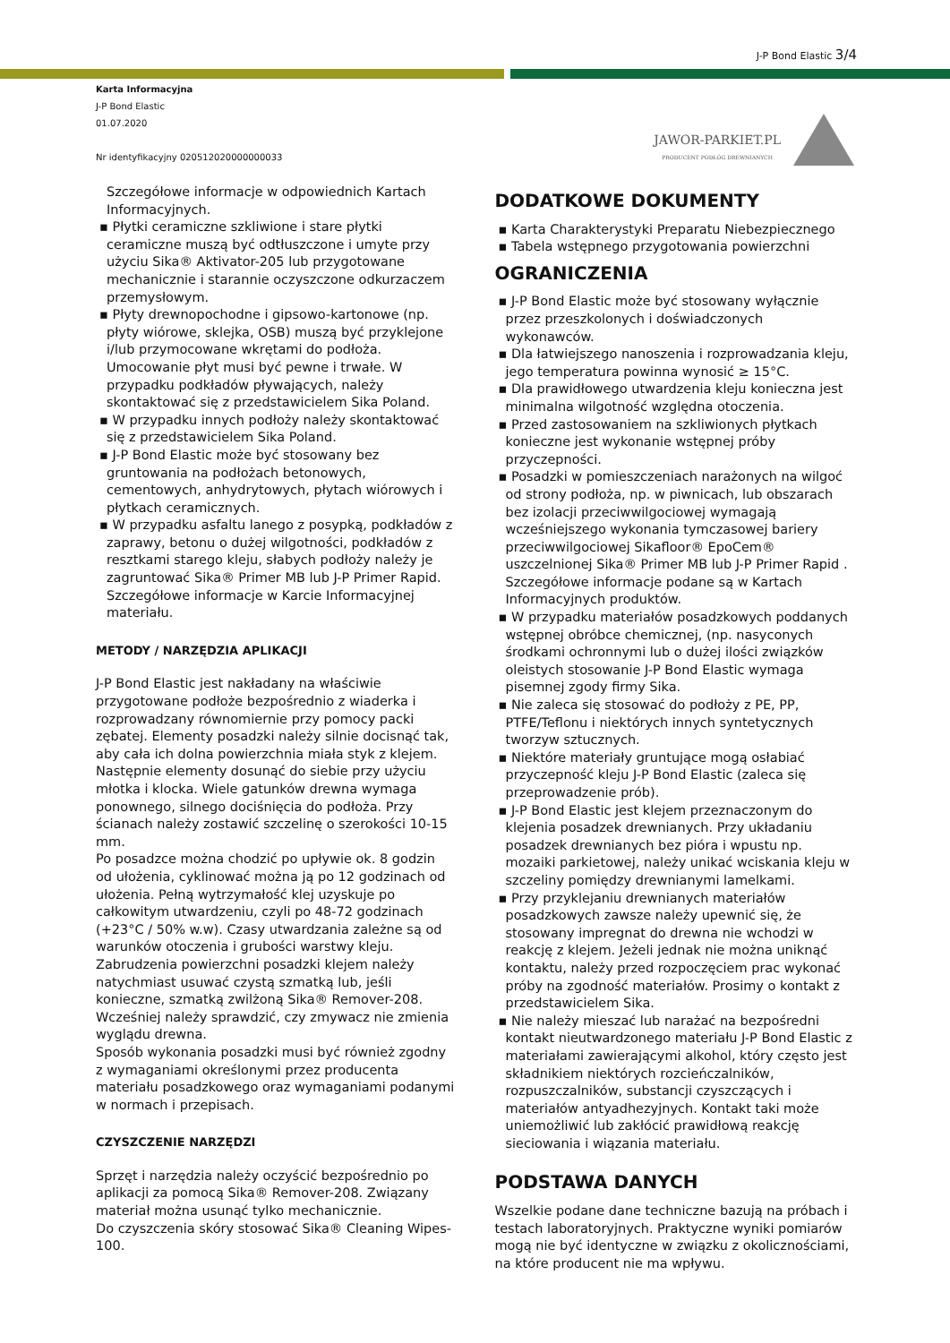J-P Bond Elastic 3/4
Karta Informacyjna
J-P Bond Elastic
01.07.2020
Nr identyfikacyjny 020512020000000033
JAWOR-PARKIET.PL
PRODUCENT PODŁÓG DREWNIANYCH
Szczegółowe informacje w odpowiednich Kartach Informacyjnych.
▪ Płytki ceramiczne szkliwione i stare płytki ceramiczne muszą być odtłuszczone i umyte przy użyciu Sika® Aktivator-205 lub przygotowane mechanicznie i starannie oczyszczone odkurzaczem przemysłowym.
▪ Płyty drewnopochodne i gipsowo-kartonowe (np. płyty wiórowe, sklejka, OSB) muszą być przyklejone i/lub przymocowane wkrętami do podłoża. Umocowanie płyt musi być pewne i trwałe. W przypadku podkładów pływających, należy skontaktować się z przedstawicielem Sika Poland.
▪ W przypadku innych podłoży należy skontaktować się z przedstawicielem Sika Poland.
▪ J-P Bond Elastic może być stosowany bez gruntowania na podłożach betonowych, cementowych, anhydrytowych, płytach wiórowych i płytkach ceramicznych.
▪ W przypadku asfaltu lanego z posypką, podkładów z zaprawy, betonu o dużej wilgotności, podkładów z resztkami starego kleju, słabych podłoży należy je zagruntować Sika® Primer MB lub J-P Primer Rapid. Szczegółowe informacje w Karcie Informacyjnej materiału.
METODY / NARZĘDZIA APLIKACJI
J-P Bond Elastic jest nakładany na właściwie przygotowane podłoże bezpośrednio z wiaderka i rozprowadzany równomiernie przy pomocy packi zębatej. Elementy posadzki należy silnie docisnąć tak, aby cała ich dolna powierzchnia miała styk z klejem. Następnie elementy dosunąć do siebie przy użyciu młotka i klocka. Wiele gatunków drewna wymaga ponownego, silnego dociśnięcia do podłoża. Przy ścianach należy zostawić szczelinę o szerokości 10-15 mm.
Po posadzce można chodzić po upływie ok. 8 godzin od ułożenia, cyklinować można ją po 12 godzinach od ułożenia. Pełną wytrzymałość klej uzyskuje po całkowitym utwardzeniu, czyli po 48-72 godzinach (+23°C / 50% w.w). Czasy utwardzania zależne są od warunków otoczenia i grubości warstwy kleju.
Zabrudzenia powierzchni posadzki klejem należy natychmiast usuwać czystą szmatką lub, jeśli konieczne, szmatką zwilżoną Sika® Remover-208. Wcześniej należy sprawdzić, czy zmywacz nie zmienia wyglądu drewna.
Sposób wykonania posadzki musi być również zgodny z wymaganiami określonymi przez producenta materiału posadzkowego oraz wymaganiami podanymi w normach i przepisach.
CZYSZCZENIE NARZĘDZI
Sprzęt i narzędzia należy oczyścić bezpośrednio po aplikacji za pomocą Sika® Remover-208. Związany materiał można usunąć tylko mechanicznie.
Do czyszczenia skóry stosować Sika® Cleaning Wipes-100.
DODATKOWE DOKUMENTY
▪ Karta Charakterystyki Preparatu Niebezpiecznego
▪ Tabela wstępnego przygotowania powierzchni
OGRANICZENIA
▪ J-P Bond Elastic może być stosowany wyłącznie przez przeszkolonych i doświadczonych wykonawców.
▪ Dla łatwiejszego nanoszenia i rozprowadzania kleju, jego temperatura powinna wynosić ≥ 15°C.
▪ Dla prawidłowego utwardzenia kleju konieczna jest minimalna wilgotność względna otoczenia.
▪ Przed zastosowaniem na szkliwionych płytkach konieczne jest wykonanie wstępnej próby przyczepności.
▪ Posadzki w pomieszczeniach narażonych na wilgoć od strony podłoża, np. w piwnicach, lub obszarach bez izolacji przeciwwilgociowej wymagają wcześniejszego wykonania tymczasowej bariery przeciwwilgociowej Sikafloor® EpoCem® uszczelnionej Sika® Primer MB lub J-P Primer Rapid . Szczegółowe informacje podane są w Kartach Informacyjnych produktów.
▪ W przypadku materiałów posadzkowych poddanych wstępnej obróbce chemicznej, (np. nasyconych środkami ochronnymi lub o dużej ilości związków oleistych stosowanie J-P Bond Elastic wymaga pisemnej zgody firmy Sika.
▪ Nie zaleca się stosować do podłoży z PE, PP, PTFE/Teflonu i niektórych innych syntetycznych tworzyw sztucznych.
▪ Niektóre materiały gruntujące mogą osłabiać przyczepność kleju J-P Bond Elastic (zaleca się przeprowadzenie prób).
▪ J-P Bond Elastic jest klejem przeznaczonym do klejenia posadzek drewnianych. Przy układaniu posadzek drewnianych bez pióra i wpustu np. mozaiki parkietowej, należy unikać wciskania kleju w szczeliny pomiędzy drewnianymi lamelkami.
▪ Przy przyklejaniu drewnianych materiałów posadzkowych zawsze należy upewnić się, że stosowany impregnat do drewna nie wchodzi w reakcję z klejem. Jeżeli jednak nie można uniknąć kontaktu, należy przed rozpoczęciem prac wykonać próby na zgodność materiałów. Prosimy o kontakt z przedstawicielem Sika.
▪ Nie należy mieszać lub narażać na bezpośredni kontakt nieutwardzonego materiału J-P Bond Elastic z materiałami zawierającymi alkohol, który często jest składnikiem niektórych rozcieńczalników, rozpuszczalników, substancji czyszczących i materiałów antyadhezyjnych. Kontakt taki może uniemożliwić lub zakłócić prawidłową reakcję sieciowania i wiązania materiału.
PODSTAWA DANYCH
Wszelkie podane dane techniczne bazują na próbach i testach laboratoryjnych. Praktyczne wyniki pomiarów mogą nie być identyczne w związku z okolicznościami, na które producent nie ma wpływu.